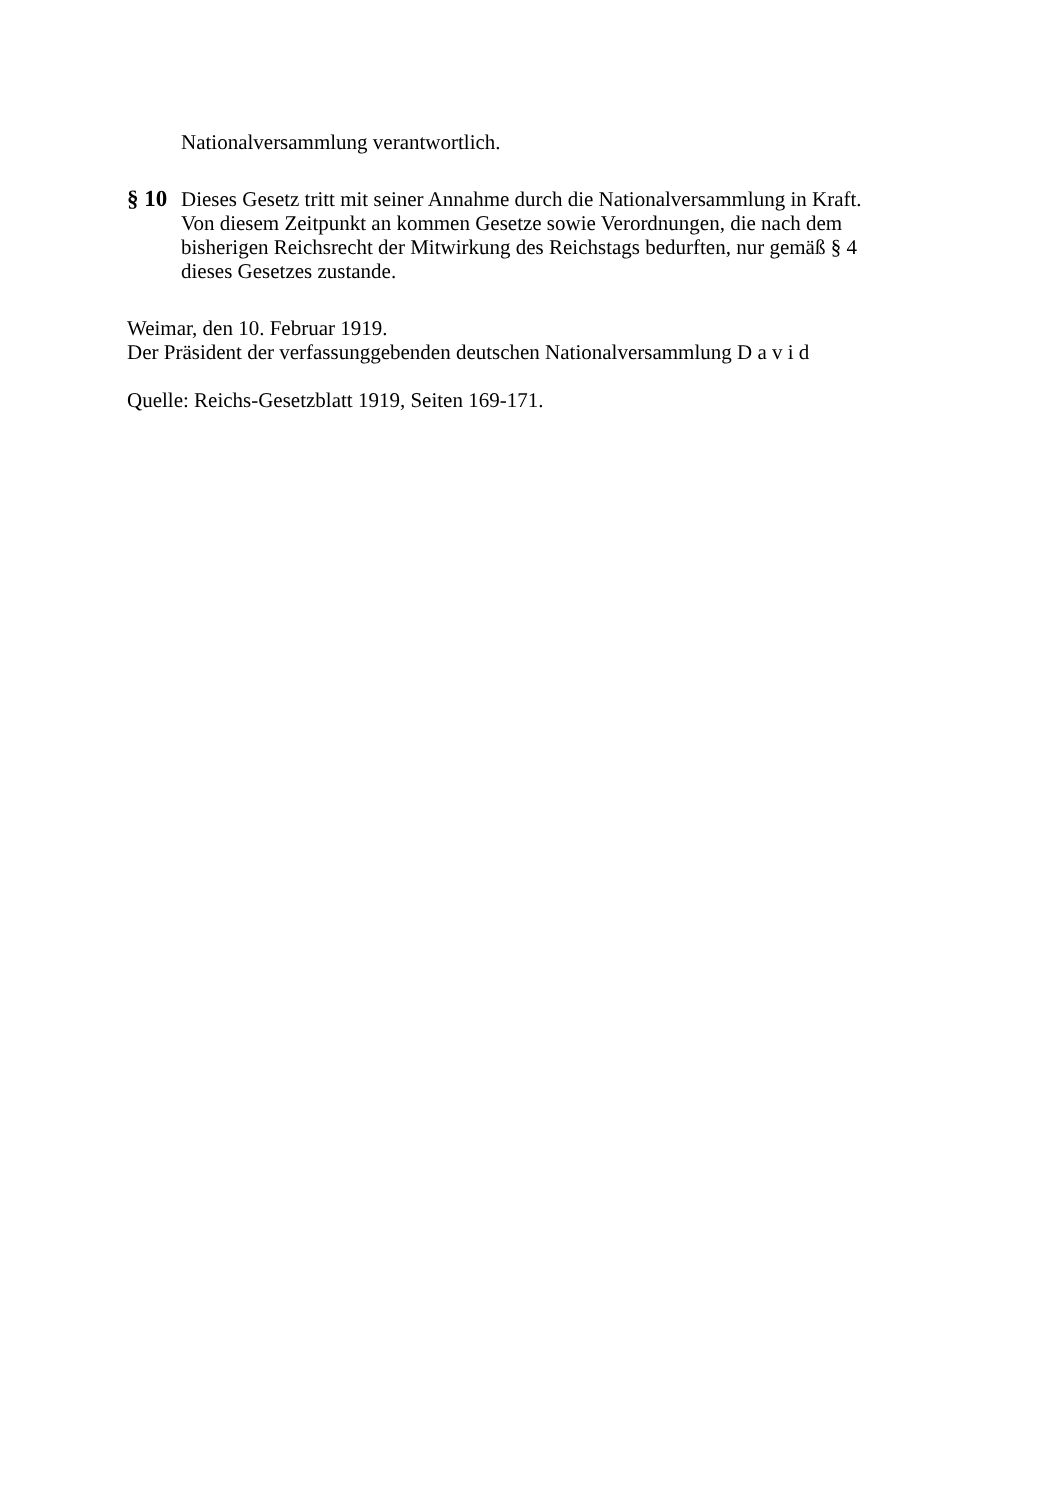Nationalversammlung verantwortlich.
§ 10
Dieses Gesetz tritt mit seiner Annahme durch die Nationalversammlung in Kraft.
Von diesem Zeitpunkt an kommen Gesetze sowie Verordnungen, die nach dem
bisherigen Reichsrecht der Mitwirkung des Reichstags bedurften, nur gemäß § 4
dieses Gesetzes zustande.
Weimar, den 10. Februar 1919.
Der Präsident der verfassunggebenden deutschen Nationalversammlung D a v i d
Quelle: Reichs-Gesetzblatt 1919, Seiten 169-171.